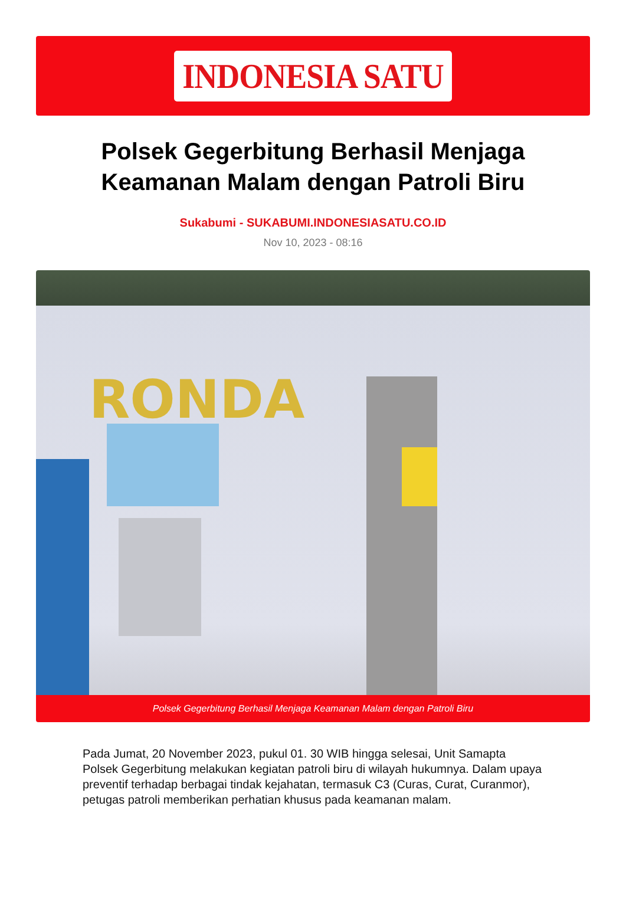INDONESIA SATU
Polsek Gegerbitung Berhasil Menjaga Keamanan Malam dengan Patroli Biru
Sukabumi - SUKABUMI.INDONESIASATU.CO.ID
Nov 10, 2023 - 08:16
RONDA
Polsek Gegerbitung Berhasil Menjaga Keamanan Malam dengan Patroli Biru
Pada Jumat, 20 November 2023, pukul 01. 30 WIB hingga selesai, Unit Samapta Polsek Gegerbitung melakukan kegiatan patroli biru di wilayah hukumnya. Dalam upaya preventif terhadap berbagai tindak kejahatan, termasuk C3 (Curas, Curat, Curanmor), petugas patroli memberikan perhatian khusus pada keamanan malam.